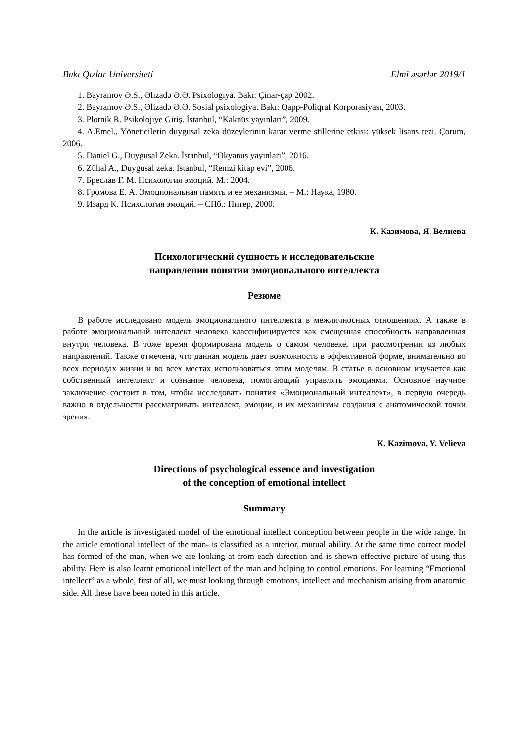Bakı Qızlar Universiteti Elmi əsərlər 2019/1
1. Bayramov Ə.S., Əlizadə Ə.Ə. Psixologiya. Bakı: Çinar-çap 2002.
2. Bayramov Ə.S., Əlizadə Ə.Ə. Sosial psixologiya. Bakı: Qapp-Poliqraf Korporasiyası, 2003.
3. Plotnik R. Psikolojiye Giriş. İstanbul, “Kaknüs yayınları”, 2009.
4. A.Emel., Yöneticilerin duygusal zeka düzeylerinin karar verme stillerine etkisi: yüksek lisans tezi. Çorum, 2006.
5. Daniel G., Duygusal Zeka. İstanbul, “Okyanus yayınları”, 2016.
6. Zühal A., Duygusal zeka. İstanbul, “Remzi kitap evi”, 2006.
7. Бреслав Г. М. Психология эмоций. М.: 2004.
8. Громова Е. А. Эмоциональная память и ее механизмы. – М.: Наука, 1980.
9. Изард К. Психология эмоций. – СПб.: Питер, 2000.
К. Казимова, Я. Велиева
Психологический сушность и исследовательские
направлении понятии эмоционального интеллекта
Резюме
В работе исследовано модель эмоционального интеллекта в межличносных отношениях. А также в работе эмоциональный интеллект человека классифицируется как смещенная способность направленная внутри человека. В тоже время формирована модель о самом человеке, при рассмотрении из любых направлений. Также отмечена, что данная модель дает возможность в эффективной форме, внимательно во всех периодах жизни и во всех местах использоваться этим моделям. В статье в основном изучается как собственный интеллект и сознание человека, помогающий управлять эмоциями. Основное научное заключение состоит в том, чтобы исследовать понятия «Эмоциональный интеллект», в первую очередь важно в отдельности рассматривать интеллект, эмоции, и их механизмы создания с анатомической точки зрения.
K. Kazimova, Y. Velieva
Directions of psychological essence and investigation
of the conception of emotional intellect
Summary
In the article is investigated model of the emotional intellect conception between people in the wide range. In the article emotional intellect of the man- is classified as a interior, mutual ability. At the same time correct model has formed of the man, when we are looking at from each direction and is shown effective picture of using this ability. Here is also learnt emotional intellect of the man and helping to control emotions. For learning “Emotional intellect” as a whole, first of all, we must looking through emotions, intellect and mechanism arising from anatomic side. All these have been noted in this article.